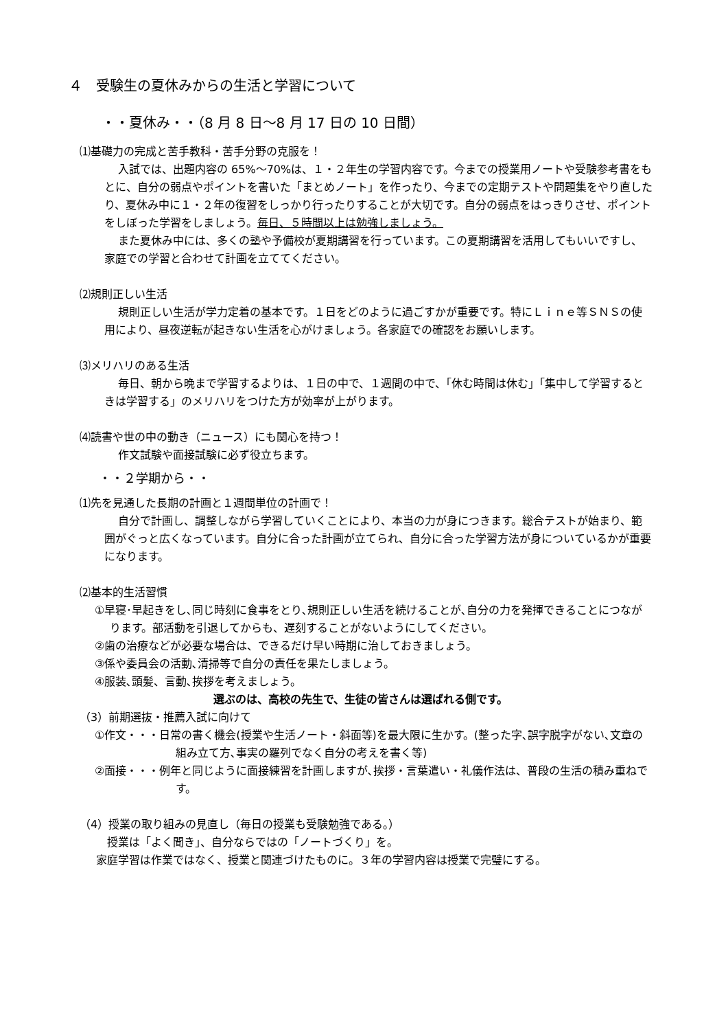４　受験生の夏休みからの生活と学習について
・・夏休み・・（8 月 8 日～8 月 17 日の 10 日間）
⑴基礎力の完成と苦手教科・苦手分野の克服を！
入試では、出題内容の 65%～70%は、１・２年生の学習内容です。今までの授業用ノートや受験参考書をもとに、自分の弱点やポイントを書いた「まとめノート」を作ったり、今までの定期テストや問題集をやり直したり、夏休み中に１・２年の復習をしっかり行ったりすることが大切です。自分の弱点をはっきりさせ、ポイントをしぼった学習をしましょう。毎日、５時間以上は勉強しましょう。
また夏休み中には、多くの塾や予備校が夏期講習を行っています。この夏期講習を活用してもいいですし、家庭での学習と合わせて計画を立ててください。
⑵規則正しい生活
規則正しい生活が学力定着の基本です。１日をどのように過ごすかが重要です。特にＬｉｎｅ等ＳＮＳの使用により、昼夜逆転が起きない生活を心がけましょう。各家庭での確認をお願いします。
⑶メリハリのある生活
毎日、朝から晩まで学習するよりは、１日の中で、１週間の中で、「休む時間は休む」「集中して学習するときは学習する」のメリハリをつけた方が効率が上がります。
⑷読書や世の中の動き（ニュース）にも関心を持つ！
作文試験や面接試験に必ず役立ちます。
・・２学期から・・
⑴先を見通した長期の計画と１週間単位の計画で！
自分で計画し、調整しながら学習していくことにより、本当の力が身につきます。総合テストが始まり、範囲がぐっと広くなっています。自分に合った計画が立てられ、自分に合った学習方法が身についているかが重要になります。
⑵基本的生活習慣
①早寝･早起きをし､同じ時刻に食事をとり､規則正しい生活を続けることが､自分の力を発揮できることにつながります。部活動を引退してからも、遅刻することがないようにしてください。
②歯の治療などが必要な場合は、できるだけ早い時期に治しておきましょう。
③係や委員会の活動､清掃等で自分の責任を果たしましょう。
④服装､頭髪、言動､挨拶を考えましょう。
選ぶのは、高校の先生で、生徒の皆さんは選ばれる側です。
（3）前期選抜・推薦入試に向けて
①作文・・・日常の書く機会(授業や生活ノート・斜面等)を最大限に生かす。(整った字､誤字脱字がない､文章の組み立て方､事実の羅列でなく自分の考えを書く等)
②面接・・・例年と同じように面接練習を計画しますが､挨拶・言葉遣い・礼儀作法は、普段の生活の積み重ねです。
（4）授業の取り組みの見直し（毎日の授業も受験勉強である。）
授業は「よく聞き」、自分ならではの「ノートづくり」を。
家庭学習は作業ではなく、授業と関連づけたものに。３年の学習内容は授業で完璧にする。